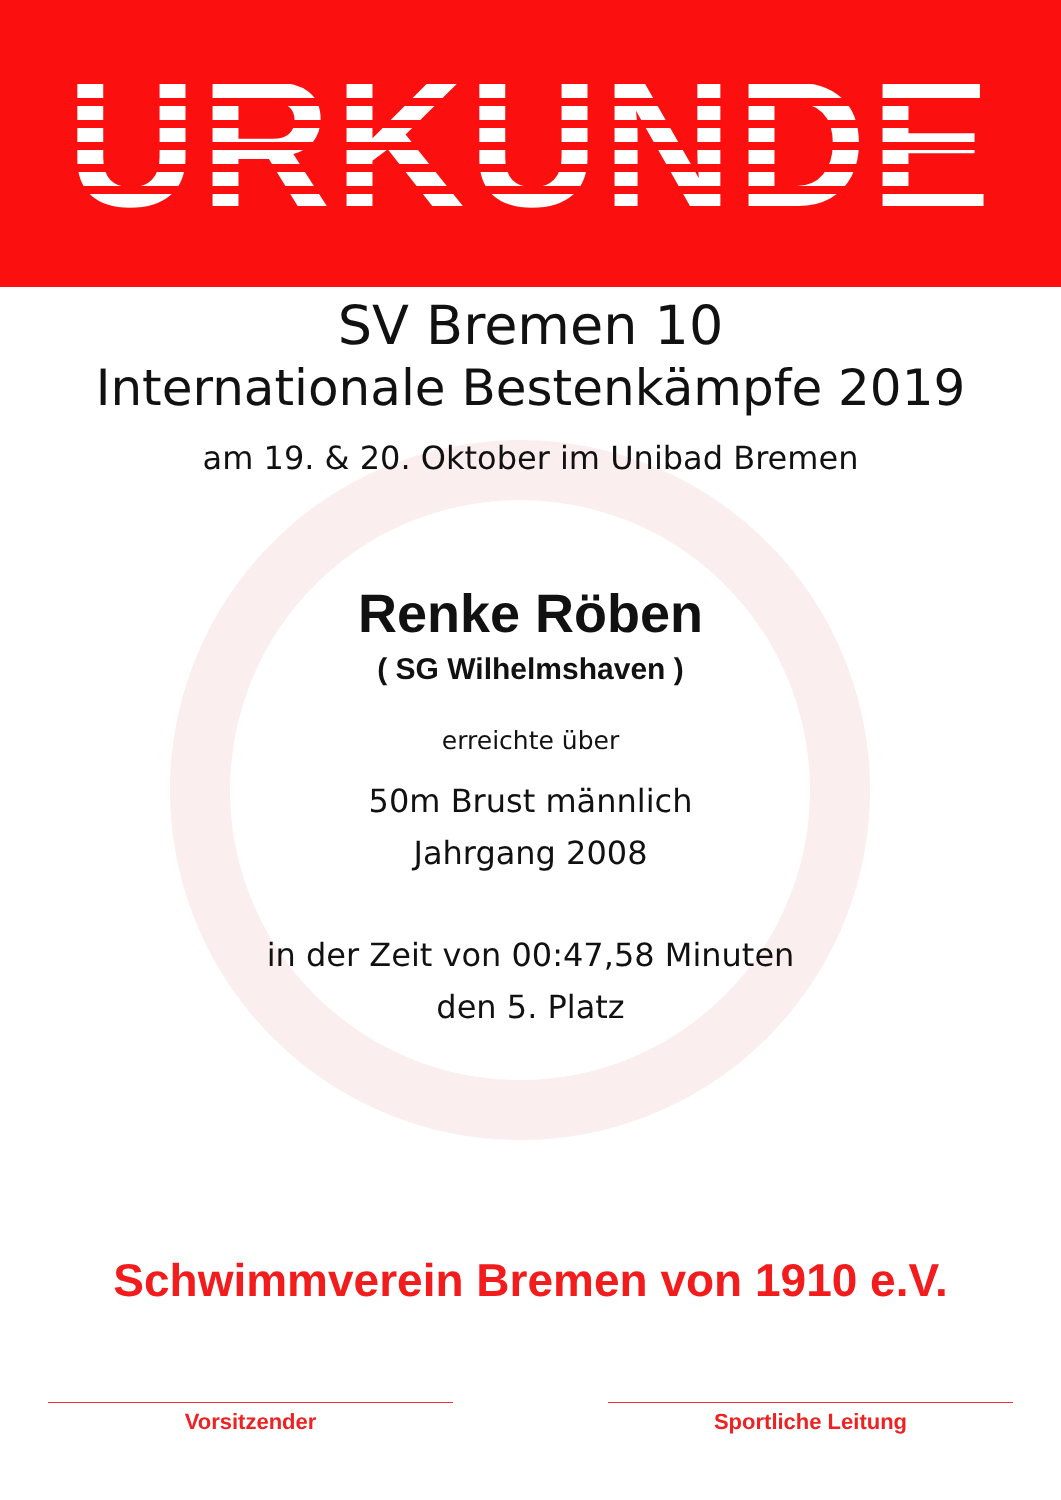URKUNDE
SV Bremen 10
Internationale Bestenkämpfe 2019
am 19. & 20. Oktober im Unibad Bremen
Renke Röben
( SG Wilhelmshaven )
erreichte über
50m Brust männlich
Jahrgang 2008
in der Zeit von 00:47,58 Minuten
den 5. Platz
Schwimmverein Bremen von 1910 e.V.
Vorsitzender Sportliche Leitung